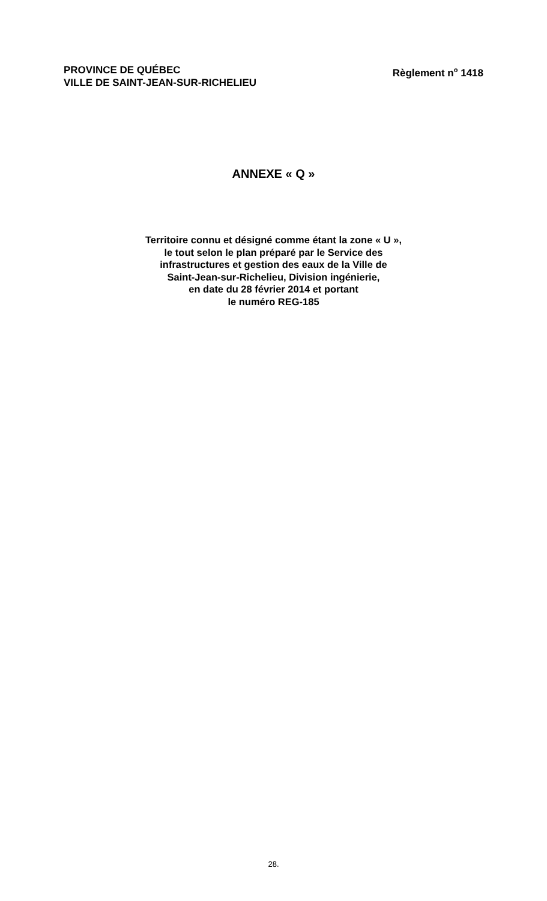PROVINCE DE QUÉBEC
VILLE DE SAINT-JEAN-SUR-RICHELIEU
Règlement n<sup>o</sup> 1418
ANNEXE « Q »
Territoire connu et désigné comme étant la zone « U »,
le tout selon le plan préparé par le Service des
infrastructures et gestion des eaux de la Ville de
Saint-Jean-sur-Richelieu, Division ingénierie,
en date du 28 février 2014 et portant
le numéro REG-185
28.